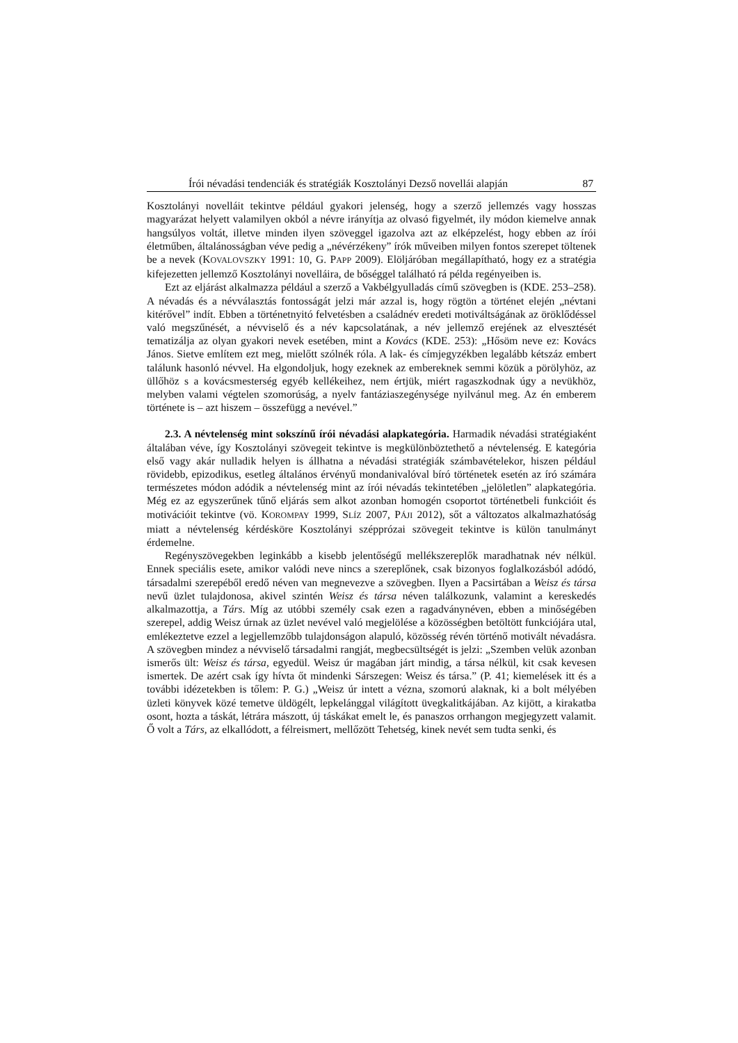Írói névadási tendenciák és stratégiák Kosztolányi Dezső novellái alapján 87
Kosztolányi novelláit tekintve például gyakori jelenség, hogy a szerző jellemzés vagy hosszas magyarázat helyett valamilyen okból a névre irányítja az olvasó figyelmét, ily módon kiemelve annak hangsúlyos voltát, illetve minden ilyen szöveggel igazolva azt az elképzelést, hogy ebben az írói életműben, általánosságban véve pedig a „névérzékeny” írók műveiben milyen fontos szerepet töltenek be a nevek (KOVALOVSZKY 1991: 10, G. PAPP 2009). Elöljáróban megállapítható, hogy ez a stratégia kifejezetten jellemző Kosztolányi novelláira, de bőséggel található rá példa regényeiben is.
Ezt az eljárást alkalmazza például a szerző a Vakbélgyulladás című szövegben is (KDE. 253–258). A névadás és a névválasztás fontosságát jelzi már azzal is, hogy rögtön a történet elején „névtani kitérővel” indít. Ebben a történetnyitó felvetésben a családnév eredeti motiváltságának az öröklődéssel való megszűnését, a névviselő és a név kapcsolatának, a név jellemző erejének az elvesztését tematizálja az olyan gyakori nevek esetében, mint a Kovács (KDE. 253): „Hősöm neve ez: Kovács János. Sietve említem ezt meg, mielőtt szólnék róla. A lak- és címjegyzékben legalább kétszáz embert találunk hasonló névvel. Ha elgondoljuk, hogy ezeknek az embereknek semmi közük a pörölyhöz, az üllőhöz s a kovácsmesterség egyéb kellékeihez, nem értjük, miért ragaszkodnak úgy a nevükhöz, melyben valami végtelen szomorúság, a nyelv fantáziaszegénysége nyilvánul meg. Az én emberem története is – azt hiszem – összefügg a nevével.”
2.3. A névtelenség mint sokszínű írói névadási alapkategória. Harmadik névadási stratégiaként általában véve, így Kosztolányi szövegeit tekintve is megkülönböztethető a névtelenség. E kategória első vagy akár nulladik helyen is állhatna a névadási stratégiák számbavételekor, hiszen például rövidebb, epizodikus, esetleg általános érvényű mondanivalóval bíró történetek esetén az író számára természetes módon adódik a névtelenség mint az írói névadás tekintetében „jelöletlen” alapkategória. Még ez az egyszerűnek tűnő eljárás sem alkot azonban homogén csoportot történetbeli funkcióit és motivációit tekintve (vö. KOROMPAY 1999, SLÍZ 2007, PÁJI 2012), sőt a változatos alkalmazhatóság miatt a névtelenség kérdésköre Kosztolányi szépprózai szövegeit tekintve is külön tanulmányt érdemelne.
Regényszövegekben leginkább a kisebb jelentőségű mellékszereplők maradhatnak név nélkül. Ennek speciális esete, amikor valódi neve nincs a szereplőnek, csak bizonyos foglalkozásból adódó, társadalmi szerepéből eredő néven van megnevezve a szövegben. Ilyen a Pacsirtában a Weisz és társa nevű üzlet tulajdonosa, akivel szintén Weisz és társa néven találkozunk, valamint a kereskedés alkalmazottja, a Társ. Míg az utóbbi személy csak ezen a ragadványnéven, ebben a minőségében szerepel, addig Weisz úrnak az üzlet nevével való megjelölése a közösségben betöltött funkciójára utal, emlékeztetve ezzel a legjellemzőbb tulajdonságon alapuló, közösség révén történő motivált névadásra. A szövegben mindez a névviselő társadalmi rangját, megbecsültségét is jelzi: „Szemben velük azonban ismerős ült: Weisz és társa, egyedül. Weisz úr magában járt mindig, a társa nélkül, kit csak kevesen ismertek. De azért csak így hívta őt mindenki Sárszegen: Weisz és társa.” (P. 41; kiemelések itt és a további idézetekben is tőlem: P. G.) „Weisz úr intett a vézna, szomorú alaknak, ki a bolt mélyében üzleti könyvek közé temetve üldögélt, lepkelánggal világított üvegkalitkájában. Az kijött, a kirakatba osont, hozta a táskát, létrára mászott, új táskákat emelt le, és panaszos orrhangon megjegyzett valamit. Ő volt a Társ, az elkallódott, a félreismert, mellőzött Tehetség, kinek nevét sem tudta senki, és